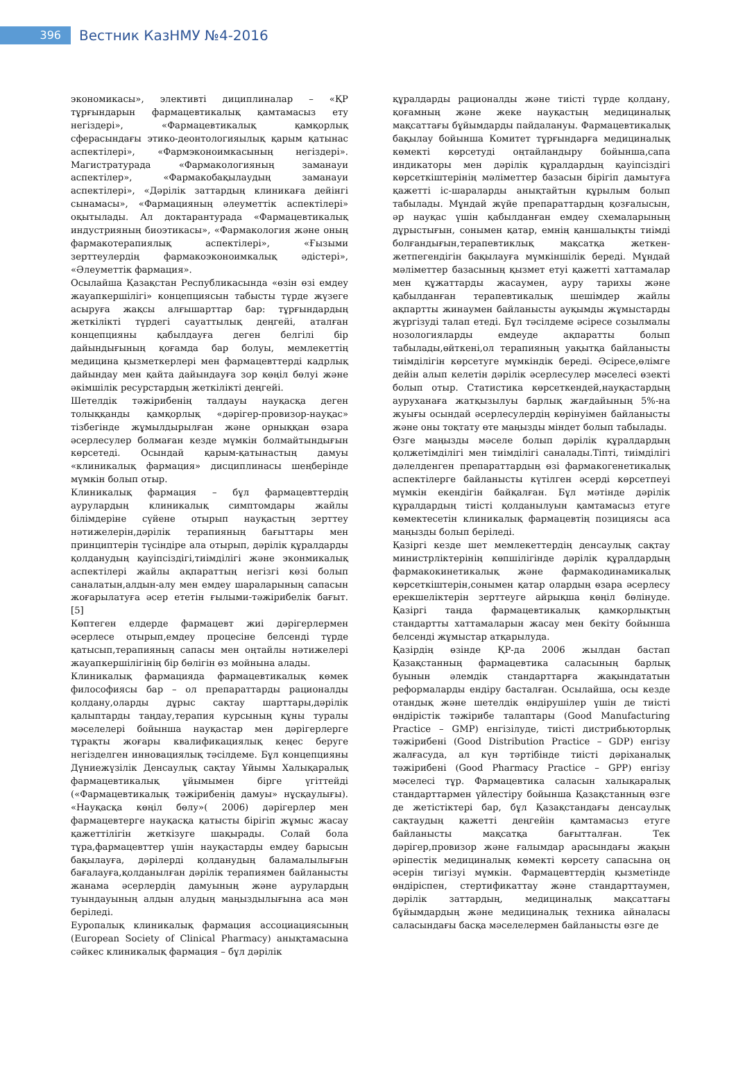396
Вестник КазНМУ №4-2016
экономикасы», элективті дициплиналар – «ҚР тұрғындарын фармацевтикалық қамтамасыз ету негіздері», «Фармацевтикалық қамқорлық сферасындағы этико-деонтологияылық қарым қатынас аспектілері», «Фармэконоимкасының негіздері». Магистратурада «Фармакологияның заманауи аспектілер», «Фармакобақылаудың заманауи аспектілері», «Дәрілік заттардың клиникаға дейінгі сынамасы», «Фармацияның әлеуметтік аспектілері» оқытылады. Ал доктарантурада «Фармацевтикалық индустрияның биоэтикасы», «Фармакология және оның фармакотерапиялық аспектілері», «Ғызыми зерттеулердің фармакоэконоимкалық әдістері», «Әлеуметтік фармация».
Осылайша Қазақстан Республикасында «өзін өзі емдеу жауапкершілігі» концепциясын табысты түрде жүзеге асыруға жақсы алғышарттар бар: тұрғындардың жеткілікті түрдегі сауаттылық деңгейі, аталған концепцияны қабылдауға деген белгілі бір дайындығының қоғамда бар болуы, мемлекеттің медицина қызметкерлері мен фармацевттерді кадрлық дайындау мен қайта дайындауға зор көңіл бөлуі және әкімшілік ресурстардың жеткілікті деңгейі.
Шетелдік тәжірибенің талдауы науқасқа деген толыққанды қамқорлық «дәрігер-провизор-науқас» тізбегінде жұмылдырылған және орныққан өзара әсерлесулер болмаған кезде мүмкін болмайтындығын көрсетеді. Осындай қарым-қатынастың дамуы «клиникалық фармация» дисциплинасы шеңберінде мүмкін болып отыр.
Клиникалық фармация – бұл фармацевттердің аурулардың клиникалық симптомдары жайлы білімдеріне сүйене отырып науқастың зерттеу нәтижелерін,дәрілік терапияның бағыттары мен принциптерін түсіндіре ала отырып, дәрілік құралдарды қолданудың қауіпсіздігі,тиімділігі және эконмикалық аспектілері жайлы ақпараттың негізгі көзі болып саналатын,алдын-алу мен емдеу шараларының сапасын жоғарылатуға әсер ететін ғылыми-тәжірибелік бағыт. [5]
Көптеген елдерде фармацевт жиі дәрігерлермен әсерлесе отырып,емдеу процесіне белсенді түрде қатысып,терапияның сапасы мен оңтайлы нәтижелері жауапкершілігінің бір бөлігін өз мойнына алады.
Клиникалық фармацияда фармацевтикалық көмек философиясы бар – ол препараттарды рационалды қолдану,оларды дұрыс сақтау шарттары,дәрілік қалыптарды таңдау,терапия курсының құны туралы мәселелері бойынша науқастар мен дәрігерлерге тұрақты жоғары квалификациялық кеңес беруге негізделген инновациялық тәсілдеме. Бұл концепцияны Дүниежүзілік Денсаулық сақтау Ұйымы Халықаралық фармацевтикалық ұйымымен бірге үгіттейді («Фармацевтикалық тәжірибенің дамуы» нұсқаулығы). «Науқасқа көңіл бөлу»( 2006) дәрігерлер мен фармацевтерге науқасқа қатысты бірігіп жұмыс жасау қажеттілігін жеткізуге шақырады. Солай бола тұра,фармацевттер үшін науқастарды емдеу барысын бақылауға, дәрілерді қолданудың баламалылығын бағалауға,қолданылған дәрілік терапиямен байланысты жанама әсерлердің дамуының және аурулардың туындауының алдын алудың маңыздылығына аса мән беріледі.
Еуропалық клиникалық фармация ассоциациясының (European Society of Clinical Pharmacy) анықтамасына сәйкес клиникалық фармация – бұл дәрілік
құралдарды рационалды және тиісті түрде қолдану, қоғамның және жеке науқастың медициналық мақсаттағы бұйымдарды пайдалануы. Фармацевтикалық бақылау бойынша Комитет тұрғындарға медициналық көмекті көрсетуді оңтайландыру бойынша,сапа индикаторы мен дәрілік құралдардың қауіпсіздігі көрсеткіштерінің мәліметтер базасын бірігіп дамытуға қажетті іс-шараларды анықтайтын құрылым болып табылады. Мұндай жүйе препараттардың қозғалысын, әр науқас үшін қабылданған емдеу схемаларының дұрыстығын, сонымен қатар, емнің қаншалықты тиімді болғандығын,терапевтиклық мақсатқа жеткен-жетпегендігін бақылауға мүмкіншілік береді. Мұндай мәліметтер базасының қызмет етуі қажетті хаттамалар мен құжаттарды жасаумен, ауру тарихы және қабылданған терапевтикалық шешімдер жайлы ақпартты жинаумен байланысты ауқымды жұмыстарды жүргізуді талап етеді. Бұл тәсілдеме әсіресе созылмалы нозологияларды емдеуде ақпаратты болып табылады,өйткені,ол терапияның уақытқа байланысты тиімділігін көрсетуге мүмкіндік береді. Әсіресе,өлімге дейін алып келетін дәрілік әсерлесулер мәселесі өзекті болып отыр. Статистика көрсеткендей,науқастардың ауруханаға жатқызылуы барлық жағдайының 5%-на жуығы осындай әсерлесулердің көрінуімен байланысты және оны тоқтату өте маңызды міндет болып табылады.
Өзге маңызды мәселе болып дәрілік құралдардың қолжетімділігі мен тиімділігі саналады.Тіпті, тиімділігі дәлелденген препараттардың өзі фармакогенетикалық аспектілерге байланысты күтілген әсерді көрсетпеуі мүмкін екендігін байқалған. Бұл мәтінде дәрілік құралдардың тиісті қолданылуын қамтамасыз етуге көмектесетін клиникалық фармацевтің позициясы аса маңызды болып беріледі.
Қазіргі кезде шет мемлекеттердің денсаулық сақтау министрліктерінің көпшілігінде дәрілік құралдардың фармакокинетикалық және фармакодинамикалық көрсеткіштерін,сонымен қатар олардың өзара әсерлесу ерекшеліктерін зерттеуге айрықша көңіл бөлінуде. Қазіргі таңда фармацевтикалық қамқорлықтың стандартты хаттамаларын жасау мен бекіту бойынша белсенді жұмыстар атқарылуда.
Қазірдің өзінде ҚР-да 2006 жылдан бастап Қазақстанның фармацевтика саласының барлық буынын әлемдік стандарттарға жақындататын реформаларды ендіру басталған. Осылайша, осы кезде отандық және шетелдік өндірушілер үшін де тиісті өндірістік тәжірибе талаптары (Good Manufacturing Practice – GMP) енгізілуде, тиісті дистрибьюторлық тәжірибені (Good Distribution Practice – GDP) енгізу жалғасуда, ал күн тәртібінде тиісті дәріханалық тәжірибені (Good Pharmacy Practice – GPP) енгізу мәселесі тұр. Фармацевтика саласын халықаралық стандарттармен үйлестіру бойынша Қазақстанның өзге де жетістіктері бар, бұл Қазақстандағы денсаулық сақтаудың қажетті деңгейін қамтамасыз етуге байланысты мақсатқа бағытталған. Тек дәрігер,провизор және ғалымдар арасындағы жақын әріпестік медициналық көмекті көрсету сапасына оң әсерін тигізуі мүмкін. Фармацевттердің қызметінде өндіріспен, стертификаттау және стандарттаумен, дәрілік заттардың, медициналық мақсаттағы бұйымдардың және медициналық техника айналасы саласындағы басқа мәселелермен байланысты өзге де